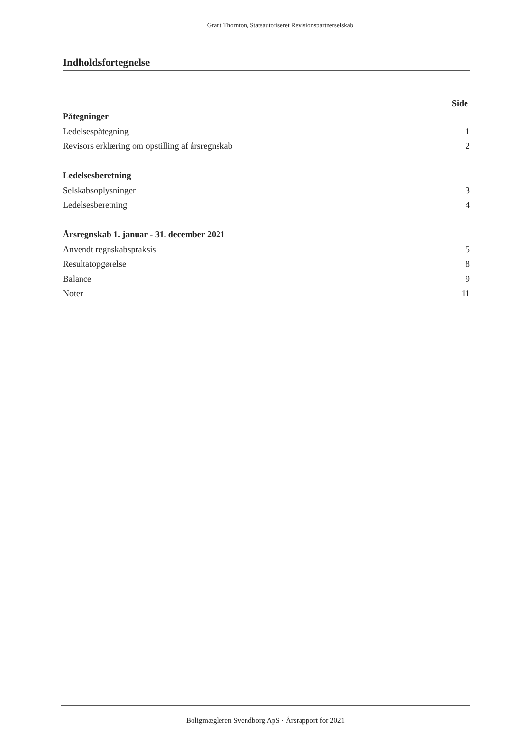Grant Thornton, Statsautoriseret Revisionspartnerselskab
Indholdsfortegnelse
Side
Påtegninger
Ledelsespåtegning 1
Revisors erklæring om opstilling af årsregnskab 2
Ledelsesberetning
Selskabsoplysninger 3
Ledelsesberetning 4
Årsregnskab 1. januar - 31. december 2021
Anvendt regnskabspraksis 5
Resultatopgørelse 8
Balance 9
Noter 11
Boligmægleren Svendborg ApS · Årsrapport for 2021